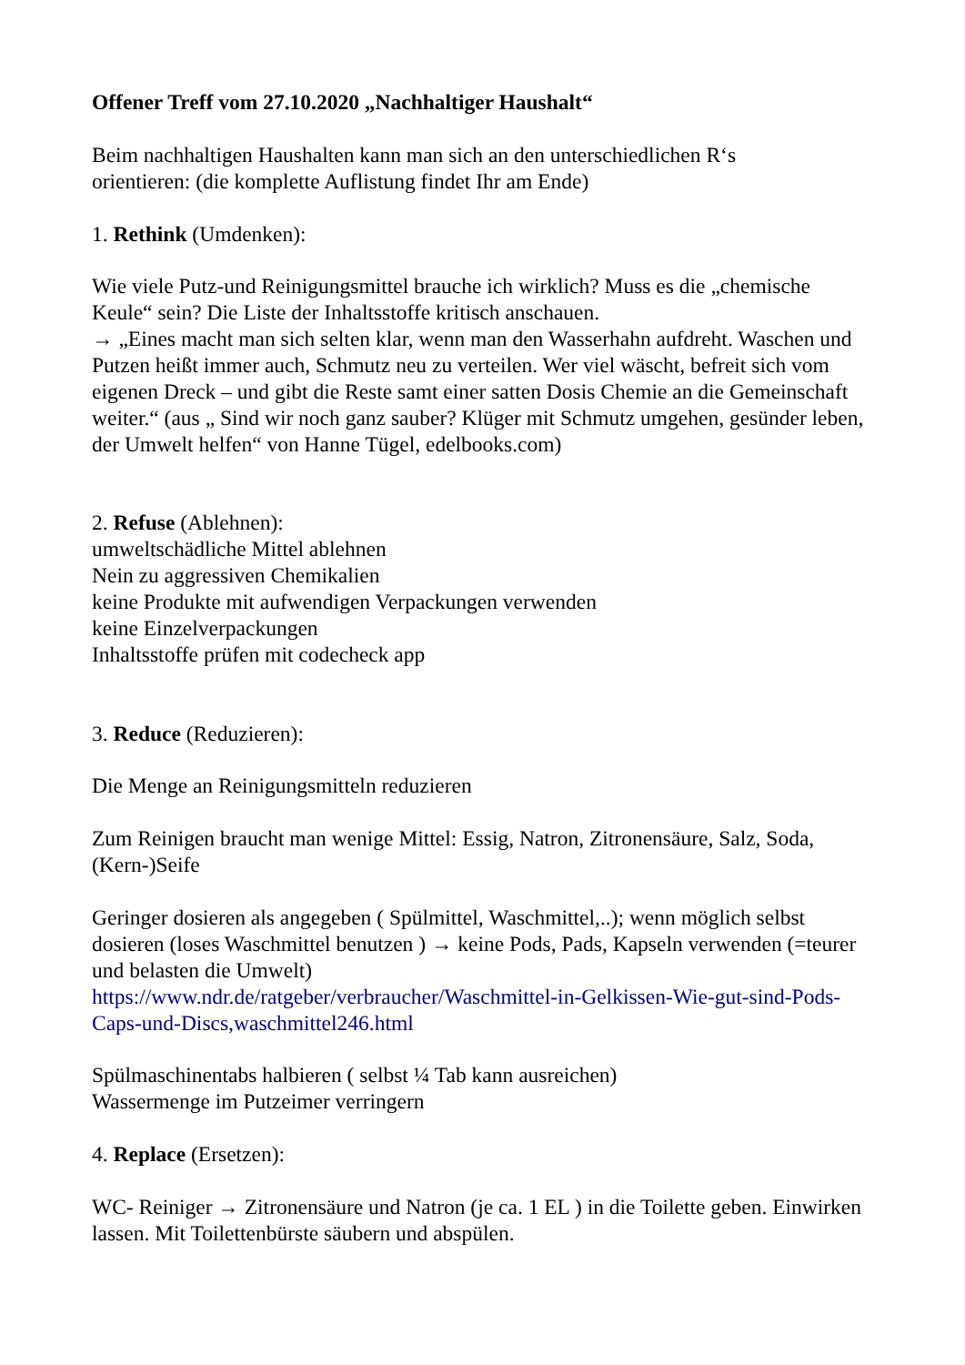Offener Treff vom 27.10.2020 „Nachhaltiger Haushalt“
Beim nachhaltigen Haushalten kann man sich an den unterschiedlichen R‘s
orientieren: (die komplette Auflistung findet Ihr am Ende)
1. Rethink (Umdenken):
Wie viele Putz-und Reinigungsmittel brauche ich wirklich? Muss es die „chemische Keule“ sein? Die Liste der Inhaltsstoffe kritisch anschauen.
→ „Eines macht man sich selten klar, wenn man den Wasserhahn aufdreht. Waschen und Putzen heißt immer auch, Schmutz neu zu verteilen. Wer viel wäscht, befreit sich vom eigenen Dreck – und gibt die Reste samt einer satten Dosis Chemie an die Gemeinschaft weiter.“ (aus „ Sind wir noch ganz sauber? Klüger mit Schmutz umgehen, gesünder leben, der Umwelt helfen“ von Hanne Tügel, edelbooks.com)
2. Refuse (Ablehnen):
umweltschädliche Mittel ablehnen
Nein zu aggressiven Chemikalien
keine Produkte mit aufwendigen Verpackungen verwenden
keine Einzelverpackungen
Inhaltsstoffe prüfen mit codecheck app
3. Reduce (Reduzieren):
Die Menge an Reinigungsmitteln reduzieren
Zum Reinigen braucht man wenige Mittel: Essig, Natron, Zitronensäure, Salz, Soda, (Kern-)Seife
Geringer dosieren als angegeben ( Spülmittel, Waschmittel,..); wenn möglich selbst dosieren (loses Waschmittel benutzen ) → keine Pods, Pads, Kapseln verwenden (=teurer und belasten die Umwelt)
https://www.ndr.de/ratgeber/verbraucher/Waschmittel-in-Gelkissen-Wie-gut-sind-Pods-Caps-und-Discs,waschmittel246.html
Spülmaschinentabs halbieren ( selbst ¼ Tab kann ausreichen)
Wassermenge im Putzeimer verringern
4. Replace (Ersetzen):
WC- Reiniger → Zitronensäure und Natron (je ca. 1 EL ) in die Toilette geben. Einwirken lassen. Mit Toilettenbürste säubern und abspülen.